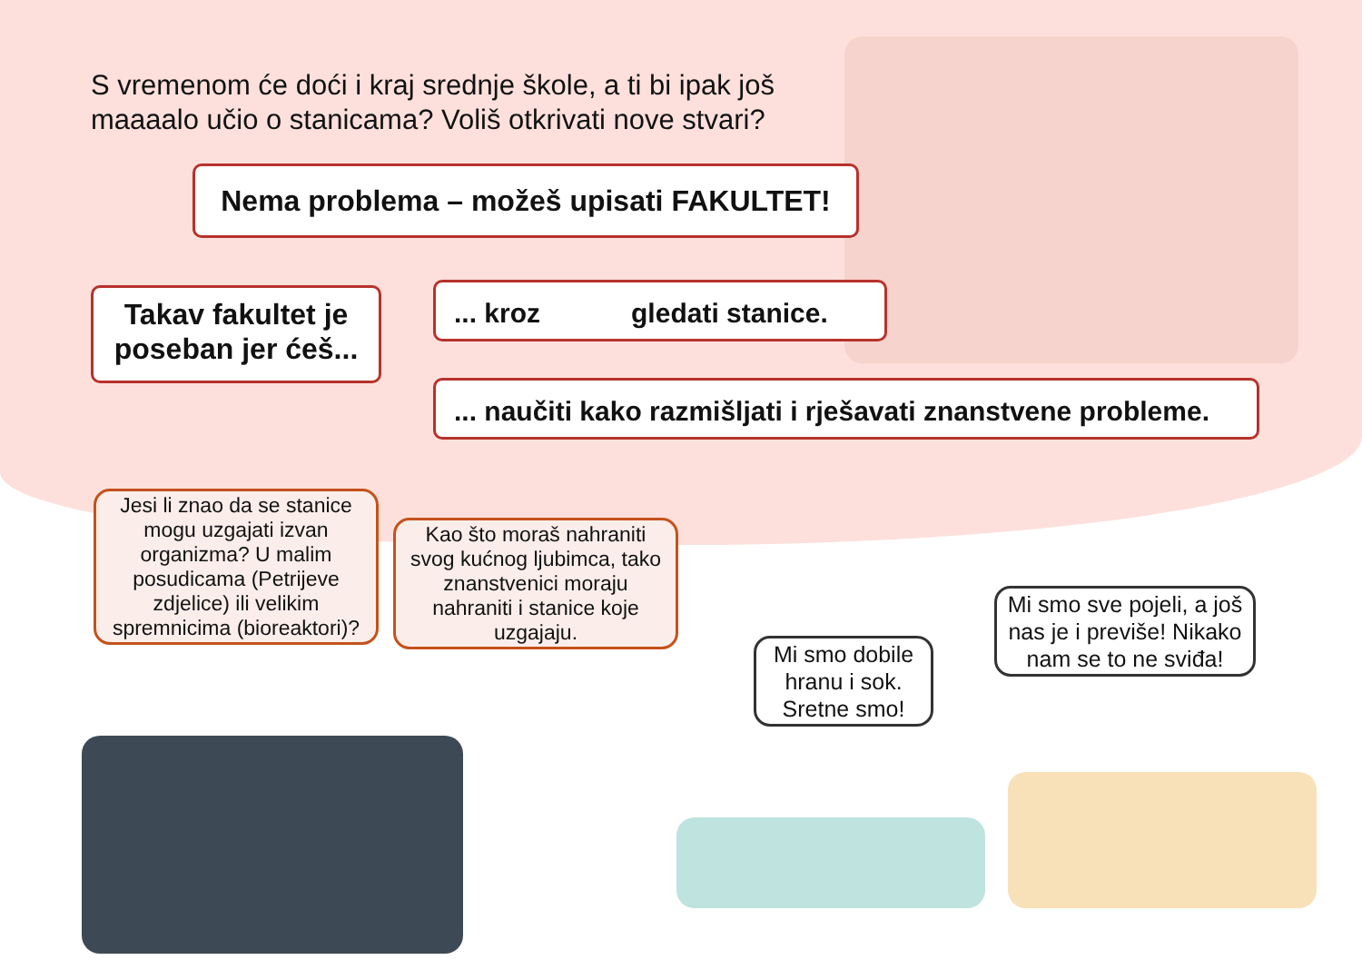S vremenom će doći i kraj srednje škole, a ti bi ipak još maaaalo učio o stanicama? Voliš otkrivati nove stvari?
Nema problema – možeš upisati FAKULTET!
Takav fakultet je poseban jer ćeš...
... kroz gledati stanice.
... naučiti kako razmišljati i rješavati znanstvene probleme.
Jesi li znao da se stanice mogu uzgajati izvan organizma? U malim posudicama (Petrijeve zdjelice) ili velikim spremnicima (bioreaktori)?
Kao što moraš nahraniti svog kućnog ljubimca, tako znanstvenici moraju nahraniti i stanice koje uzgajaju.
Mi smo dobile hranu i sok. Sretne smo!
Mi smo sve pojeli, a još nas je i previše! Nikako nam se to ne sviđa!